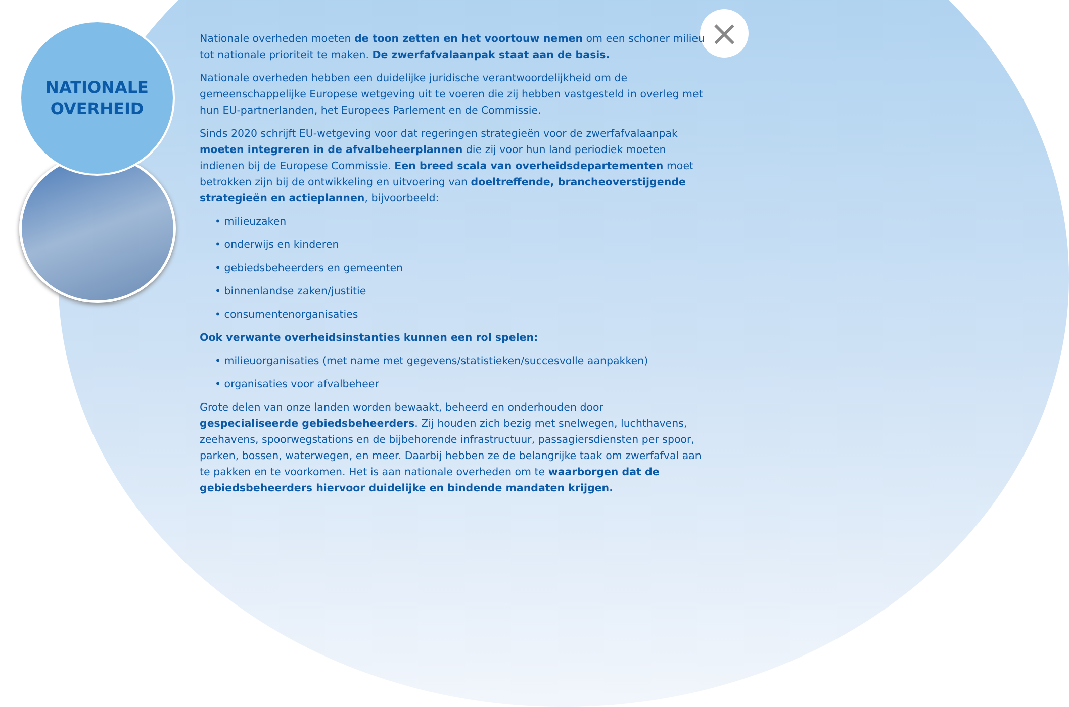NATIONALE
OVERHEID
×
Nationale overheden moeten de toon zetten en het voortouw nemen om een schoner milieu tot nationale prioriteit te maken. De zwerfafvalaanpak staat aan de basis.
Nationale overheden hebben een duidelijke juridische verantwoordelijkheid om de gemeenschappelijke Europese wetgeving uit te voeren die zij hebben vastgesteld in overleg met hun EU-partnerlanden, het Europees Parlement en de Commissie.
Sinds 2020 schrijft EU-wetgeving voor dat regeringen strategieën voor de zwerfafvalaanpak moeten integreren in de afvalbeheerplannen die zij voor hun land periodiek moeten indienen bij de Europese Commissie. Een breed scala van overheidsdepartementen moet betrokken zijn bij de ontwikkeling en uitvoering van doeltreffende, brancheoverstijgende strategieën en actieplannen, bijvoorbeeld:
• milieuzaken
• onderwijs en kinderen
• gebiedsbeheerders en gemeenten
• binnenlandse zaken/justitie
• consumentenorganisaties
Ook verwante overheidsinstanties kunnen een rol spelen:
• milieuorganisaties (met name met gegevens/statistieken/succesvolle aanpakken)
• organisaties voor afvalbeheer
Grote delen van onze landen worden bewaakt, beheerd en onderhouden door gespecialiseerde gebiedsbeheerders. Zij houden zich bezig met snelwegen, luchthavens, zeehavens, spoorwegstations en de bijbehorende infrastructuur, passagiersdiensten per spoor, parken, bossen, waterwegen, en meer. Daarbij hebben ze de belangrijke taak om zwerfafval aan te pakken en te voorkomen. Het is aan nationale overheden om te waarborgen dat de gebiedsbeheerders hiervoor duidelijke en bindende mandaten krijgen.